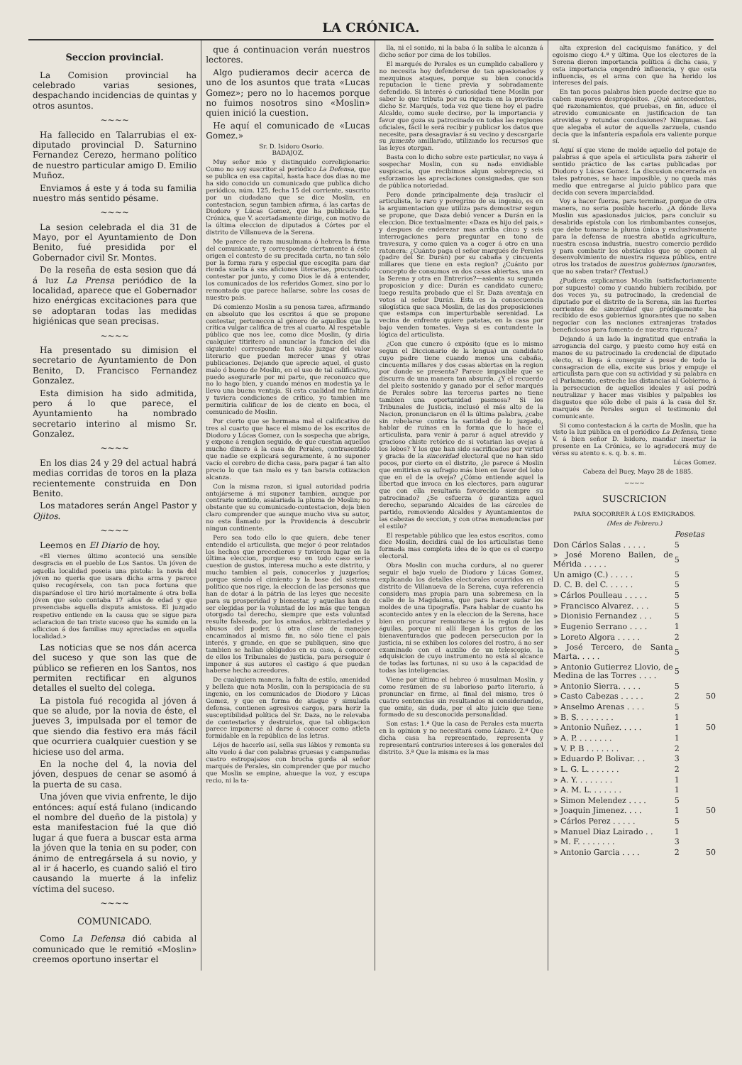LA CRÓNICA.
Seccion provincial.
La Comision provincial ha celebrado varias sesiones, despachando incidencias de quintas y otros asuntos.
~~~~
Ha fallecido en Talarrubias el ex-diputado provincial D. Saturnino Fernandez Cerezo, hermano político de nuestro particular amigo D. Emilio Muñoz.
Enviamos á este y á toda su familia nuestro más sentido pésame.
~~~~
La sesion celebrada el dia 31 de Mayo, por el Ayuntamiento de Don Benito, fué presidida por el Gobernador civil Sr. Montes.
De la reseña de esta sesion que dá á luz La Prensa periódico de la localidad, aparece que el Gobernador hizo enérgicas excitaciones para que se adoptaran todas las medidas higiénicas que sean precisas.
~~~~
Ha presentado su dimision el secretario de Ayuntamiento de Don Benito, D. Francisco Fernandez Gonzalez.
Esta dimision ha sido admitida, pero á lo que parece, el Ayuntamiento ha nombrado secretario interino al mismo Sr. Gonzalez.
~~~~
En los dias 24 y 29 del actual habrá medias corridas de toros en la plaza recientemente construida en Don Benito.
Los matadores serán Angel Pastor y Ojitos.
~~~~
Leemos en El Diario de hoy.
«El viernes último aconteció una sensible desgracia en el pueblo de Los Santos. Un jóven de aquella localidad poseia una pistola: la novia del jóven no queria que usara dicha arma y parece quiso recogérsela, con tan poca fortuna que disparándose el tiro hirió mortalmente á otra bella jóven que solo contaba 17 años de edad y que presenciaba aquella disputa amistosa. El juzgado respetivo entiende en la causa que se sigue para aclaracion de tan triste suceso que ha sumido en la afliccion á dos familias muy apreciadas en aquella localidad.»
Las noticias que se nos dán acerca del suceso y que son las que de público se refieren en los Santos, nos permiten rectificar en algunos detalles el suelto del colega.
La pistola fué recogida al jóven á que se alude, por la novia de éste, el jueves 3, impulsada por el temor de que siendo dia festivo era más fácil que ocurriera cualquier cuestion y se hiciese uso del arma.
En la noche del 4, la novia del jóven, despues de cenar se asomó á la puerta de su casa.
Una jóven que vivia enfrente, le dijo entónces: aquí está fulano (indicando el nombre del dueño de la pistola) y esta manifestacion fué la que dió lugar á que fuera a buscar esta arma la jóven que la tenia en su poder, con ánimo de entregársela á su novio, y al ir á hacerlo, es cuando salió el tiro causando la muerte á la infeliz víctima del suceso.
~~~~
COMUNICADO.
Como La Defensa dió cabida al comunicado que le remitió «Moslin» creemos oportuno insertar el
que á continuacion verán nuestros lectores.
Algo pudieramos decir acerca de uno de los asuntos que trata «Lucas Gomez»; pero no lo hacemos porque no fuimos nosotros sino «Moslin» quien inició la cuestion.
He aquí el comunicado de «Lucas Gomez.»
Sr. D. Isidoro Osorio.
BADAJOZ.
Muy señor mio y distinguido correligionario: Como no soy suscritor al periódico La Defensa, que se publica en esa capital, hasta hace dos dias no me ha sido conocido un comunicado que publica dicho periódico, núm. 125, fecha 15 del corriente, suscrito por un ciudadano que se dice Moslin, en contestacion, segun tambien afirma, á las cartas de Diodoro y Lúcas Gomez, que ha publicado La Crónica, que V. acertadamente dirige, con motivo de la última eleccion de diputados á Córtes por el distrito de Villanueva de la Serena.
Me parece de raza musulmana ó hebrea la firma del comunicante, y corresponde ciertamente á éste origen el contesto de su precitada carta, no tan sólo por la forma rara y especial que escogita para dar rienda suelta á sus aficiones literarias, procurando contestar por junto, y como Dios le dá á entender, los comunicados de los referidos Gomez, sino por lo remontado que parece hallarse, sobre las cosas de nuestro pais.
Dá comienzo Moslin a su penosa tarea, afirmando en absoluto que los escritos á que se propone contestar, pertenecen al género de aquellos que la crítica vulgar califica de tres al cuarto. Al respetable público que nos lee, como dice Moslin, (y diria cualquier titiritero al anunciar la funcion del dia siguiente) corresponde tan sólo juzgar del valor literario que puedan merecer unas y otras publicaciones. Dejando que aprecie aquel, el gusto malo ó bueno de Moslin, en el uso de tal calificativo, puedo asegurarle por mi parte, que reconozco que no lo hago bien, y cuando ménos en modestia ya le llevo una buena ventaja. Si esta cualidad me faltára y tuviera condiciones de crítico, yo tambien me permitiria calificar de los de ciento en boca, el comunicado de Moslin.
Por cierto que se hermana mal el calificativo de tres al cuarto que hace el mismo de los escritos de Diodoro y Lúcas Gomez, con la sospecha que abriga, y expone á renglon seguido, de que cuestan aquellos mucho dinero á la casa de Perales, contrasentido que nadie se explicará seguramente, á no suponer vacío el cerebro de dicha casa, para pagar á tan alto precio lo que tan malo es y tan barata cotizacion alcanza.
Con la misma razon, si igual autoridad podria antojárseme á mí suponer tambien, aunque por contrario sentido, asalariada la pluma de Moslin; no obstante que su comunicado-contestacion, deja bien claro comprender que aunque mucho viva su autor, no esta llamado por la Providencia á descubrir ningun continente.
Pero sea todo ello lo que quiera, debe tener entendido el articulista, que mejor ó peor relatados los hechos que precedieron y tuvieron lugar en la última eleccion, porque eso en todo caso seria cuestion de gustos, interesa mucho a este distrito, y mucho tambien al país, conocerlos y juzgarlos; porque siendo el cimiento y la base del sistema político que nos rige, la eleccion de las personas que han de dotar á la pátria de las leyes que necesite para su prosperidad y bienestar, y aquellas han de ser elegidas por la voluntad de los más que tengan otorgado tal derecho, siempre que esta voluntad resulte falseada, por los amaños, arbitrariedades y abusos del poder, ú otra clase de manejos encaminados al mismo fin, no sólo tiene el pais interés, y grande, en que se publiquen, sino que tambien se hallan obligados en su caso, á conocer de ellos los Tribunales de justicia, para perseguir é imponer á sus autores el castigo á que puedan haberse hecho acreedores.
De cualquiera manera, la falta de estilo, amenidad y belleza que nota Moslin, con la perspicacia de su ingenio, en los comunicados de Diodoro y Lúcas Gomez, y que en forma de ataque y simulada defensa, contienen agresivos cargos, para herir la susceptibilidad política del Sr. Daza, no le relevaba de contestarlos y destruirlos, que tal obligacion parece imponerse al darse á conocer como atleta formidable en la república de las letras.
Léjos de hacerlo así, sella sus lábios y remonta su alto vuelo á dar con palabras gruesas y campanudas cuatro estropajazos con brocha gorda al señor marqués de Perales, sin comprender que por mucho que Moslin se empine, ahueque la voz, y escupa recio, ni la ta-
lla, ni el sonido, ni la baba ó la saliba le alcanza á dicho señor por cima de los tobillos.
El marqués de Perales es un cumplido caballero y no necesita hoy defenderse de tan apasionados y mezquinos ataques, porque su bien conocida reputacion le tiene prévia y sobradamente defendido. Si interés ó curiosidad tiene Moslin por saber lo que tributa por su riqueza en la provincia dicho Sr. Marqués, toda vez que tiene hoy el padre Alcalde, como suele decirse, por la importancia y favor que goza su patrocinado en todas las regiones oficiales, fácil le será recibir y publicar los datos que necesite, para desagraviar á su vecino y descargarle su jumento amillarado, utilizando los recursos que las leyes otorgan.
Basta con lo dicho sobre este particular, no vaya á sospechar Moslin, con su nada envidiable suspicacia, que recibimos algun sobreprecio, si esforzamos las apreciaciones consignadas, que son de pública notoriedad.
Pero donde principalmente deja traslucir el articulista, lo raro y peregrino de su ingenio, es en la argumentacion que utiliza para demostrar segun se propone, que Daza debió vencer a Durán en la eleccion. Dice textualmente: «Daza es hijo del pais,» y despues de enderezar mas arriba cinco y seis interrogaciones para preguntar en tono de travesura, y como quien va a coger á otro en una ratonera: ¿Cuánto paga el señor marqués de Perales (padre del Sr. Durán) por su cabaña y cincuenta millares que tiene en esta region? ¿Cuánto por concepto de consumos en dos casas abiertas, una en la Serena y otra en Entrerios?—asienta su segunda proposicion y dice: Durán es candidato cunero; luego resulta probado que el Sr. Daza aventaja en votos al señor Durán. Esta es la consecuencia silogística que saca Moslin, de las dos proposiciones que estampa con imperturbable serenidad. La vecina de enfrente quiere patatas, en la casa por bajo venden tomates. Vaya si es contundente la lógica del articulista.
¿Con que cunero ó expósito (que es lo mismo segun el Diccionario de la lengua) un candidato cuyo padre tiene cuando menos una cabaña, cincuenta millares y dos casas abiertas en la region por donde se presenta? Parece imposible que se discurra de una manera tan absurda. ¿Y el recuerdo del pleito sostenido y ganado por el señor marqués de Perales sobre las terceras partes no tiene tambien una oportunidad pasmosa? Si los Tribunales de Justicia, inclusó el más alto de la Nacion, pronunciaron en él la última palabra, ¿cabe sin rebelarse contra la santidad de lo juzgado, hablar de ruinas en la forma que lo hace el articulista, para venir á parar á aquel atrevido y gracioso chiste retórico de si votarian las ovejas á los lobos? Y los que han sido sacrificados por virtud y gracia de la sinceridad electoral que no han sido pocos, por cierto en el distrito, ¿le parece á Moslin que emitirian su sufragio más bien en favor del lobo que en el de la oveja? ¿Cómo entiende aquel la libertad que invoca en los electores, para augurar que con ella resultaria favorecido siempre su patrocinado? ¿Se esfuerza ó garantiza aquel derecho, separando Alcaides de las cárceles de partido, removiendo Alcaldes y Ayuntamientos de las cabezas de seccion, y con otras menudencias por el estilo?
El respetable público que lea estos escritos, como dice Moslin, decidirá cual de los articulistas tiene formada mas completa idea de lo que es el cuerpo electoral.
Obra Moslin con mucha cordura, al no querer seguir el bajo vuelo de Diodoro y Lúcas Gomez, explicando los detalles electorales ocurridos en el distrito de Villanueva de la Serena, cuya referencia considera mas propia para una sobremesa en la calle de la Magdalena, que para hacer sudar los moldes de una tipografía. Para hablar de cuanto ha acontecido antes y en la eleccion de la Serena, hace bien en procurar remontarse á la region de las águilas, porque ni allí llegan los gritos de los bienaventurados que padecen persecucion por la justicia, ni se exhiben los colores del rostro, á no ser examinado con el auxilio de un telescopio, la adquisicion de cuyo instrumento no está al alcance de todas las fortunas, ni su uso á la capacidad de todas las inteligencias.
Viene por último el hebreo ó musulman Moslin, y como resúmen de su laborioso parto literario, á pronunciar en firme, al final del mismo, tres ó cuatro sentencias sin resultandos ni considerandos, que omite, sin duda, por el alto juicio que tiene formado de su desconocida personalidad.
Son estas: 1.ª Que la casa de Perales esta muerta en la opinion y no necesitará como Lázaro. 2.ª Que dicha casa ha representado, representa y representará contrarios intereses á los generales del distrito. 3.ª Que la misma es la mas
alta expresion del caciquismo fanático, y del egoismo ciego 4.ª y última. Que los electores de la Serena dieron importancia política á dicha casa, y esta importancia engendró influencia, y que esta influencia, es el arma con que ha herido los intereses del país.
En tan pocas palabras bien puede decirse que no caben mayores despropósitos. ¿Qué antecedentes, qué razonamientos, qué pruebas, en fin, aduce el atrevido comunicante en justificacion de tan atrevidas y rotundas conclusiones? Ningunas. Las que alegaba el autor de aquella zarzuela, cuando decia que la infantería española era valiente porque sí.
Aquí sí que viene de molde aquello del potaje de palabras á que apela el articulista para zaherir el sentido práctico de las cartas publicadas por Diodoro y Lúcas Gomez. La discusion encerrada en tales patrones, se hace imposible, y no queda más medio que entregarse al juicio público para que decida con severa imparcialidad.
Voy a hacer fuerza, para terminar, porque de otra manera, no seria posible hacerlo. ¿A dónde lleva Moslin sus apasionados juicios, para concluir su desabrida epístola con los rimbombantes consejos, que debe tomarse la pluma única y exclusivamente para la defensa de nuestra abatida agricultura, nuestra escasa industria, nuestro comercio perdido y para combatir los obstáculos que se oponen al desenvolvimiento de nuestra riqueza pública, entre otros los tratados de nuestros gobiernos ignorantes, que no saben tratar? (Textual.)
¿Pudiera explicarnos Moslin (satisfactoriamente por supuesto) como y cuando hubiera recibido, por dos veces ya, su patrocinado, la credencial de diputado por el distrito de la Serena, sin las fuertes corrientes de sinceridad que pródigamente ha recibido de esos gobiernos ignorantes que no saben negociar con las naciones extranjeras tratados beneficiosos para fomento de nuestra riqueza?
Dejando á un lado la ingratitud que entraña la arrogancia del cargo, y puesto como hoy está en manos de su patrocinado la credencial de diputado electo, si llega á conseguir á pesar de todo la consagracion de ella, excite sus brios y empuje el articulista para que con su actividad y su palabra en el Parlamento, estreche las distancias al Gobierno, á la persecucion de aquellos ideales y así podrá neutralizar y hacer mas visibles y palpables los disgustos que sólo debe el pais á la casa del Sr. marqués de Perales segun el testimonio del comunicante.
Si como contestacion á la carta de Moslin, que ha visto la luz pública en el periódico La Defensa, tiene V. á bien señor D. Isidoro, mandar insertar la presente en La Crónica, se lo agradecerá muy de véras su atento s. s. q. b. s. m.
Lúcas Gomez.
Cabeza del Buey, Mayo 28 de 1885.
~~~~
SUSCRICION
PARA SOCORRER Á LOS EMIGRADOS.
(Mes de Febrero.)
| | Pesetas | |
| --- | --- | --- |
| Don Cárlos Salas . . . . . | 5 | |
| » José Moreno Bailen, de Mérida . . . . . | 5 | |
| Un amigo (C.) . . . . . | 5 | |
| D. C. B. del C. . . . . . | 5 | |
| » Cárlos Poulleau . . . . . | 5 | |
| » Francisco Alvarez. . . . | 5 | |
| » Dionisio Fernandez . . . | 5 | |
| » Eugenio Serrano . . . . | 1 | |
| » Loreto Algora . . . . . | 2 | |
| » José Tercero, de Santa Marta. . . . . | 5 | |
| » Antonio Gutierrez Llovio, de Medina de las Torres . . . . | 5 | |
| » Antonio Sierra. . . . . | 5 | |
| » Casto Cabezas . . . . . | 2 | 50 |
| » Anselmo Arenas . . . . | 5 | |
| » B. S. . . . . . . . | 1 | |
| » Antonio Nuñez. . . . . | 1 | 50 |
| » A. P. . . . . . . . | 1 | |
| » V. P. B . . . . . . . | 2 | |
| » Eduardo P. Bolivar. . . | 3 | |
| » L. G. L. . . . . . . | 2 | |
| » A. Y. . . . . . . . | 1 | |
| » A. M. L. . . . . . . | 1 | |
| » Simon Melendez . . . . | 5 | |
| » Joaquin Jimenez. . . . | 1 | 50 |
| » Cárlos Perez . . . . . | 5 | |
| » Manuel Diaz Lairado . . | 1 | |
| » M. F. . . . . . . . | 3 | |
| » Antonio Garcia . . . . | 2 | 50 |